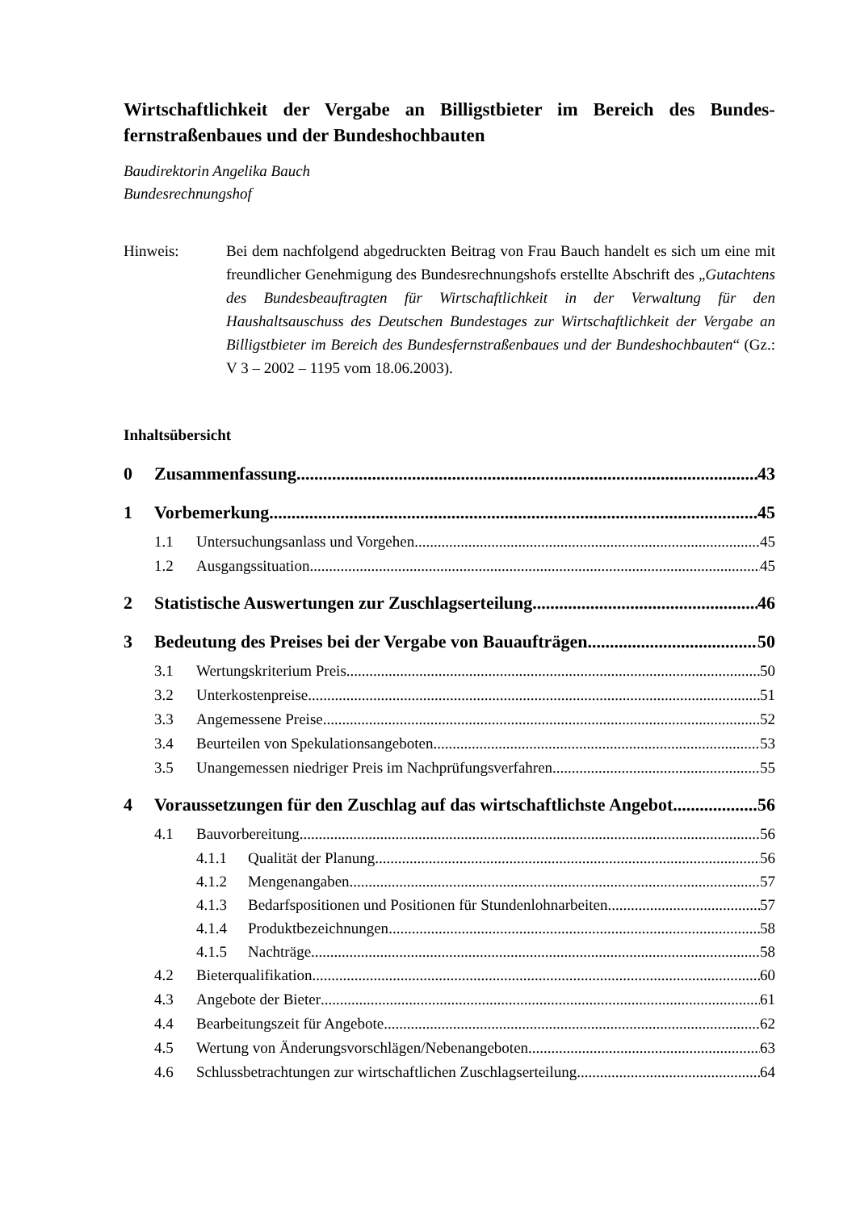Wirtschaftlichkeit der Vergabe an Billigstbieter im Bereich des Bundes­fernstraßenbaues und der Bundeshochbauten
Baudirektorin Angelika Bauch
Bundesrechnungshof
Hinweis: Bei dem nachfolgend abgedruckten Beitrag von Frau Bauch handelt es sich um eine mit freundlicher Genehmigung des Bundesrechnungshofs erstellte Abschrift des „Gutachtens des Bundesbeauftragten für Wirtschaftlichkeit in der Verwaltung für den Haushaltsauschuss des Deutschen Bundestages zur Wirt­schaftlichkeit der Vergabe an Billigstbieter im Bereich des Bundesfernstraßen­baues und der Bundeshochbauten“ (Gz.: V 3 – 2002 – 1195 vom 18.06.2003).
Inhaltsübersicht
0 Zusammenfassung 43
1 Vorbemerkung 45
1.1 Untersuchungsanlass und Vorgehen 45
1.2 Ausgangssituation 45
2 Statistische Auswertungen zur Zuschlagserteilung 46
3 Bedeutung des Preises bei der Vergabe von Bauaufträgen 50
3.1 Wertungskriterium Preis 50
3.2 Unterkostenpreise 51
3.3 Angemessene Preise 52
3.4 Beurteilen von Spekulationsangeboten 53
3.5 Unangemessen niedriger Preis im Nachprüfungsverfahren 55
4 Voraussetzungen für den Zuschlag auf das wirtschaftlichste Angebot 56
4.1 Bauvorbereitung 56
4.1.1 Qualität der Planung 56
4.1.2 Mengenangaben 57
4.1.3 Bedarfspositionen und Positionen für Stundenlohnarbeiten 57
4.1.4 Produktbezeichnungen 58
4.1.5 Nachträge 58
4.2 Bieterqualifikation 60
4.3 Angebote der Bieter 61
4.4 Bearbeitungszeit für Angebote 62
4.5 Wertung von Änderungsvorschlägen/Nebenangeboten 63
4.6 Schlussbetrachtungen zur wirtschaftlichen Zuschlagserteilung 64